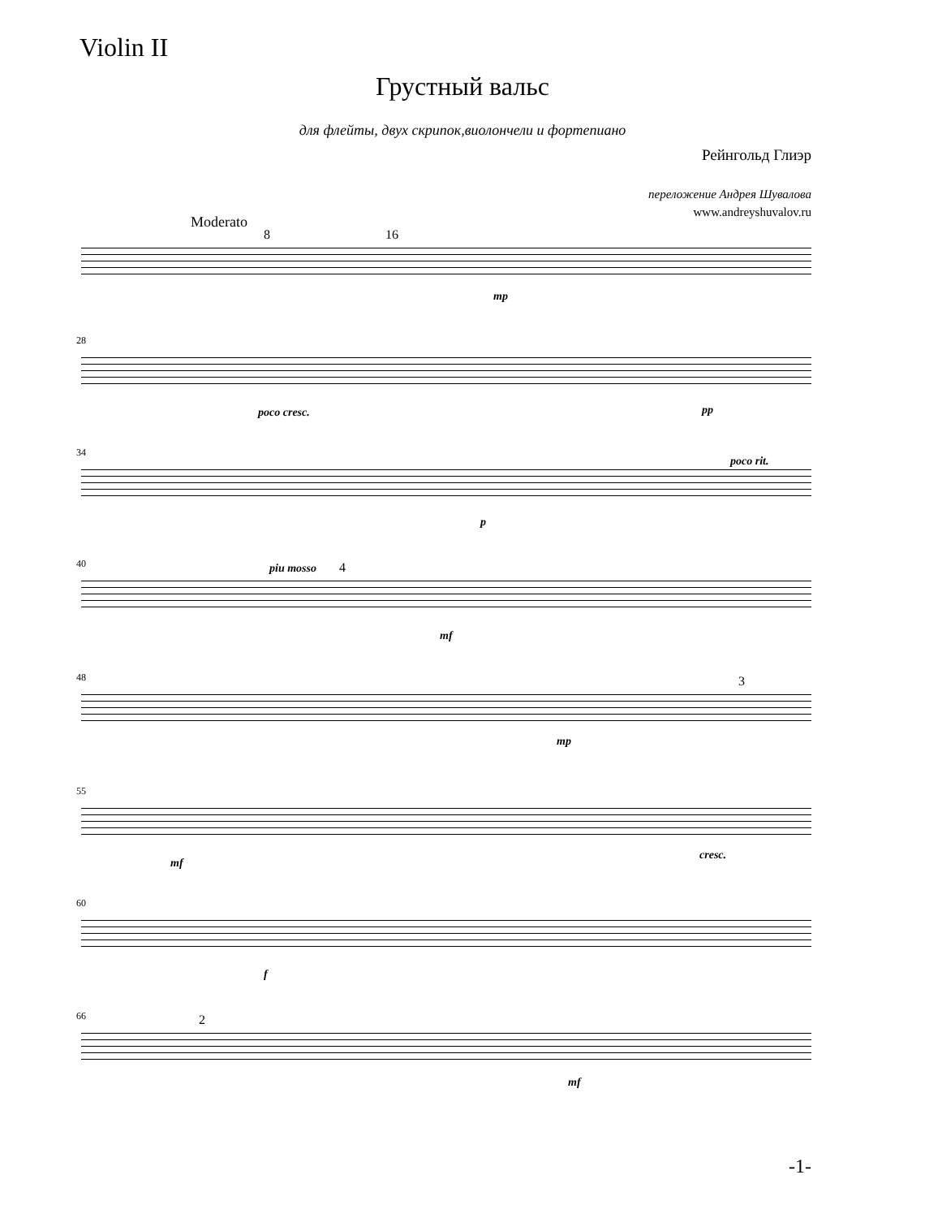Violin II
Грустный вальс
для флейты, двух скрипок,виолончели и фортепиано
Рейнгольд Глиэр
переложение Андрея Шувалова
www.andreyshuvalov.ru
Moderato
8 16
mp
28
poco cresc. pp
34
p
poco rit.
piu mosso
40 4
mf
48 3
mp
55
mf
cresc.
60
f
66 2
mf
-1-